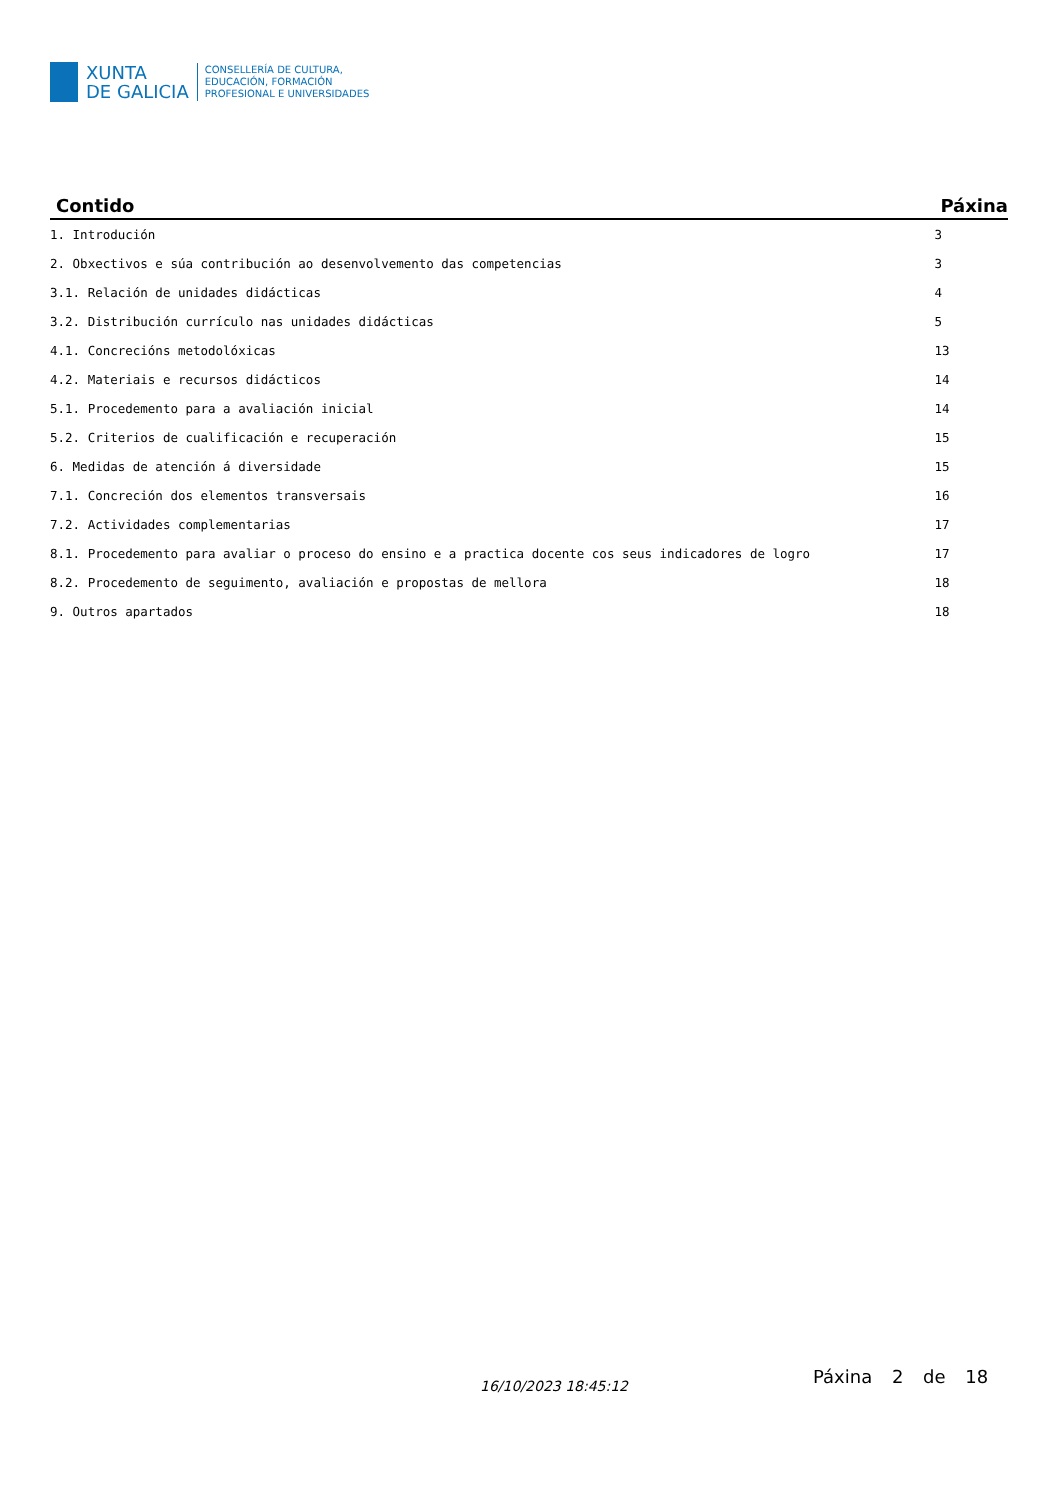XUNTA
DE GALICIA
CONSELLERÍA DE CULTURA,
EDUCACIÓN, FORMACIÓN
PROFESIONAL E UNIVERSIDADES
| Contido | Páxina |
| --- | --- |
| 1. Introdución | 3 |
| 2. Obxectivos e súa contribución ao desenvolvemento das competencias | 3 |
| 3.1. Relación de unidades didácticas | 4 |
| 3.2. Distribución currículo nas unidades didácticas | 5 |
| 4.1. Concrecións metodolóxicas | 13 |
| 4.2. Materiais e recursos didácticos | 14 |
| 5.1. Procedemento para a avaliación inicial | 14 |
| 5.2. Criterios de cualificación e recuperación | 15 |
| 6. Medidas de atención á diversidade | 15 |
| 7.1. Concreción dos elementos transversais | 16 |
| 7.2. Actividades complementarias | 17 |
| 8.1. Procedemento para avaliar o proceso do ensino e a practica docente cos seus indicadores de logro | 17 |
| 8.2. Procedemento de seguimento, avaliación e propostas de mellora | 18 |
| 9. Outros apartados | 18 |
16/10/2023 18:45:12 Páxina 2 de 18